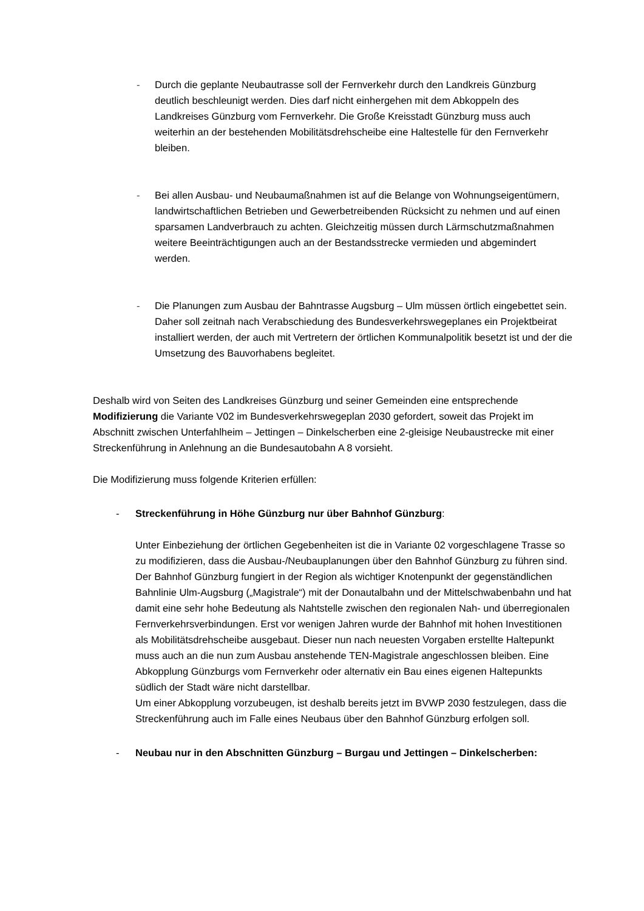- Durch die geplante Neubautrasse soll der Fernverkehr durch den Landkreis Günzburg deutlich beschleunigt werden. Dies darf nicht einhergehen mit dem Abkoppeln des Landkreises Günzburg vom Fernverkehr. Die Große Kreisstadt Günzburg muss auch weiterhin an der bestehenden Mobilitätsdrehscheibe eine Haltestelle für den Fernverkehr bleiben.
- Bei allen Ausbau- und Neubaumaßnahmen ist auf die Belange von Wohnungseigentümern, landwirtschaftlichen Betrieben und Gewerbetreibenden Rücksicht zu nehmen und auf einen sparsamen Landverbrauch zu achten. Gleichzeitig müssen durch Lärmschutzmaßnahmen weitere Beeinträchtigungen auch an der Bestandsstrecke vermieden und abgemindert werden.
- Die Planungen zum Ausbau der Bahntrasse Augsburg – Ulm müssen örtlich eingebettet sein. Daher soll zeitnah nach Verabschiedung des Bundesverkehrswegeplanes ein Projektbeirat installiert werden, der auch mit Vertretern der örtlichen Kommunalpolitik besetzt ist und der die Umsetzung des Bauvorhabens begleitet.
Deshalb wird von Seiten des Landkreises Günzburg und seiner Gemeinden eine entsprechende Modifizierung die Variante V02 im Bundesverkehrswegeplan 2030 gefordert, soweit das Projekt im Abschnitt zwischen Unterfahlheim – Jettingen – Dinkelscherben eine 2-gleisige Neubaustrecke mit einer Streckenführung in Anlehnung an die Bundesautobahn A 8 vorsieht.
Die Modifizierung muss folgende Kriterien erfüllen:
- Streckenführung in Höhe Günzburg nur über Bahnhof Günzburg:
Unter Einbeziehung der örtlichen Gegebenheiten ist die in Variante 02 vorgeschlagene Trasse so zu modifizieren, dass die Ausbau-/Neubauplanungen über den Bahnhof Günzburg zu führen sind. Der Bahnhof Günzburg fungiert in der Region als wichtiger Knotenpunkt der gegenständlichen Bahnlinie Ulm-Augsburg („Magistrale“) mit der Donautalbahn und der Mittelschwabenbahn und hat damit eine sehr hohe Bedeutung als Nahtstelle zwischen den regionalen Nah- und überregionalen Fernverkehrsverbindungen. Erst vor wenigen Jahren wurde der Bahnhof mit hohen Investitionen als Mobilitätsdrehscheibe ausgebaut. Dieser nun nach neuesten Vorgaben erstellte Haltepunkt muss auch an die nun zum Ausbau anstehende TEN-Magistrale angeschlossen bleiben. Eine Abkopplung Günzburgs vom Fernverkehr oder alternativ ein Bau eines eigenen Haltepunkts südlich der Stadt wäre nicht darstellbar.
Um einer Abkopplung vorzubeugen, ist deshalb bereits jetzt im BVWP 2030 festzulegen, dass die Streckenführung auch im Falle eines Neubaus über den Bahnhof Günzburg erfolgen soll.
- Neubau nur in den Abschnitten Günzburg – Burgau und Jettingen – Dinkelscherben: